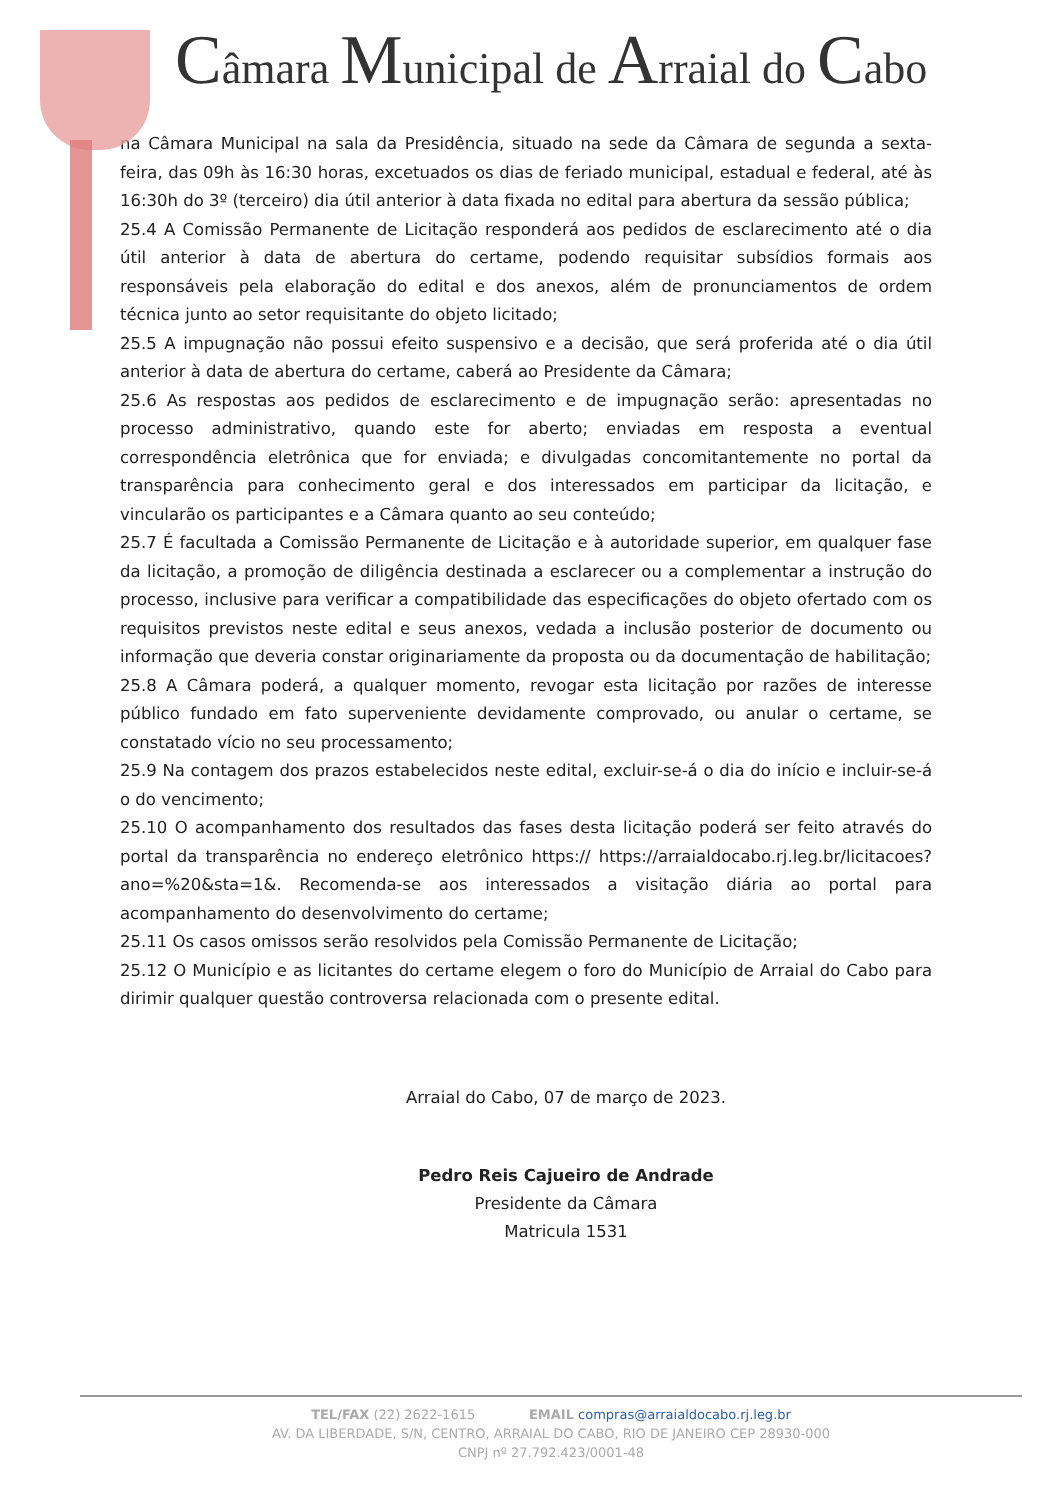Câmara Municipal de Arraial do Cabo
na Câmara Municipal na sala da Presidência, situado na sede da Câmara de segunda a sexta-feira, das 09h às 16:30 horas, excetuados os dias de feriado municipal, estadual e federal, até às 16:30h do 3º (terceiro) dia útil anterior à data fixada no edital para abertura da sessão pública;
25.4 A Comissão Permanente de Licitação responderá aos pedidos de esclarecimento até o dia útil anterior à data de abertura do certame, podendo requisitar subsídios formais aos responsáveis pela elaboração do edital e dos anexos, além de pronunciamentos de ordem técnica junto ao setor requisitante do objeto licitado;
25.5 A impugnação não possui efeito suspensivo e a decisão, que será proferida até o dia útil anterior à data de abertura do certame, caberá ao Presidente da Câmara;
25.6 As respostas aos pedidos de esclarecimento e de impugnação serão: apresentadas no processo administrativo, quando este for aberto; enviadas em resposta a eventual correspondência eletrônica que for enviada; e divulgadas concomitantemente no portal da transparência para conhecimento geral e dos interessados em participar da licitação, e vincularão os participantes e a Câmara quanto ao seu conteúdo;
25.7 É facultada a Comissão Permanente de Licitação e à autoridade superior, em qualquer fase da licitação, a promoção de diligência destinada a esclarecer ou a complementar a instrução do processo, inclusive para verificar a compatibilidade das especificações do objeto ofertado com os requisitos previstos neste edital e seus anexos, vedada a inclusão posterior de documento ou informação que deveria constar originariamente da proposta ou da documentação de habilitação;
25.8 A Câmara poderá, a qualquer momento, revogar esta licitação por razões de interesse público fundado em fato superveniente devidamente comprovado, ou anular o certame, se constatado vício no seu processamento;
25.9 Na contagem dos prazos estabelecidos neste edital, excluir-se-á o dia do início e incluir-se-á o do vencimento;
25.10 O acompanhamento dos resultados das fases desta licitação poderá ser feito através do portal da transparência no endereço eletrônico https:// https://arraialdocabo.rj.leg.br/licitacoes?ano=%20&sta=1&. Recomenda-se aos interessados a visitação diária ao portal para acompanhamento do desenvolvimento do certame;
25.11 Os casos omissos serão resolvidos pela Comissão Permanente de Licitação;
25.12 O Município e as licitantes do certame elegem o foro do Município de Arraial do Cabo para dirimir qualquer questão controversa relacionada com o presente edital.
Arraial do Cabo, 07 de março de 2023.
Pedro Reis Cajueiro de Andrade
Presidente da Câmara
Matricula 1531
TEL/FAX (22) 2622-1615 EMAIL compras@arraialdocabo.rj.leg.br
AV. DA LIBERDADE, S/N, CENTRO, ARRAIAL DO CABO, RIO DE JANEIRO CEP 28930-000
CNPJ nº 27.792.423/0001-48